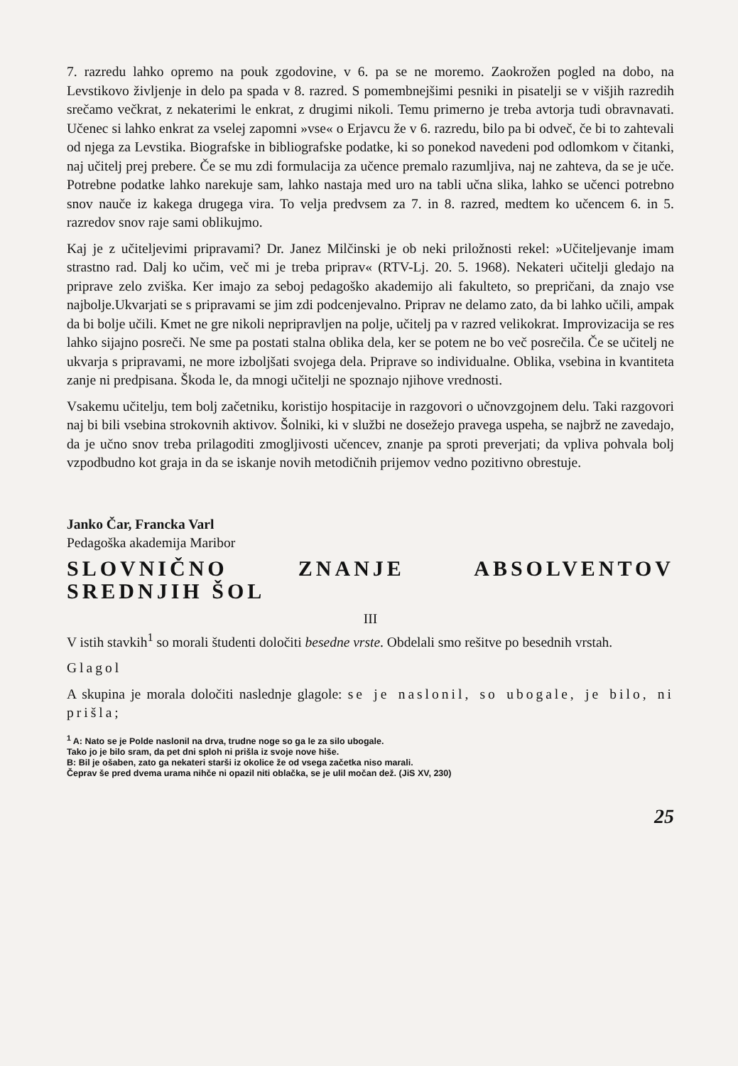7. razredu lahko opremo na pouk zgodovine, v 6. pa se ne moremo. Zaokrožen pogled na dobo, na Levstikovo življenje in delo pa spada v 8. razred. S pomembnejšimi pesniki in pisatelji se v višjih razredih srečamo večkrat, z nekaterimi le enkrat, z drugimi nikoli. Temu primerno je treba avtorja tudi obravnavati. Učenec si lahko enkrat za vselej zapomni »vse« o Erjavcu že v 6. razredu, bilo pa bi odveč, če bi to zahtevali od njega za Levstika. Biografske in bibliografske podatke, ki so ponekod navedeni pod odlomkom v čitanki, naj učitelj prej prebere. Če se mu zdi formulacija za učence premalo razumljiva, naj ne zahteva, da se je uče. Potrebne podatke lahko narekuje sam, lahko nastaja med uro na tabli učna slika, lahko se učenci potrebno snov nauče iz kakega drugega vira. To velja predvsem za 7. in 8. razred, medtem ko učencem 6. in 5. razredov snov raje sami oblikujmo.
Kaj je z učiteljevimi pripravami? Dr. Janez Milčinski je ob neki priložnosti rekel: »Učiteljevanje imam strastno rad. Dalj ko učim, več mi je treba priprav« (RTV-Lj. 20. 5. 1968). Nekateri učitelji gledajo na priprave zelo zviška. Ker imajo za seboj pedagoško akademijo ali fakulteto, so prepričani, da znajo vse najbolje.Ukvarjati se s pripravami se jim zdi podcenjevalno. Priprav ne delamo zato, da bi lahko učili, ampak da bi bolje učili. Kmet ne gre nikoli nepripravljen na polje, učitelj pa v razred velikokrat. Improvizacija se res lahko sijajno posreči. Ne sme pa postati stalna oblika dela, ker se potem ne bo več posrečila. Če se učitelj ne ukvarja s pripravami, ne more izboljšati svojega dela. Priprave so individualne. Oblika, vsebina in kvantiteta zanje ni predpisana. Škoda le, da mnogi učitelji ne spoznajo njihove vrednosti.
Vsakemu učitelju, tem bolj začetniku, koristijo hospitacije in razgovori o učnovzgojnem delu. Taki razgovori naj bi bili vsebina strokovnih aktivov. Šolniki, ki v službi ne dosežejo pravega uspeha, se najbrž ne zavedajo, da je učno snov treba prilagoditi zmogljivosti učencev, znanje pa sproti preverjati; da vpliva pohvala bolj vzpodbudno kot graja in da se iskanje novih metodičnih prijemov vedno pozitivno obrestuje.
Janko Čar, Francka Varl
Pedagoška akademija Maribor
SLOVNIČNO ZNANJE ABSOLVENTOV SREDNJIH ŠOL
III
V istih stavkih<sup>1</sup> so morali študenti določiti besedne vrste. Obdelali smo rešitve po besednih vrstah.
Glagol
A skupina je morala določiti naslednje glagole: se je naslonil, so ubogale, je bilo, ni prišla;
<sup>1</sup> A: Nato se je Polde naslonil na drva, trudne noge so ga le za silo ubogale.
Tako jo je bilo sram, da pet dni sploh ni prišla iz svoje nove hiše.
B: Bil je ošaben, zato ga nekateri starši iz okolice že od vsega začetka niso marali.
Čeprav še pred dvema urama nihče ni opazil niti oblačka, se je ulil močan dež. (JiS XV, 230)
25